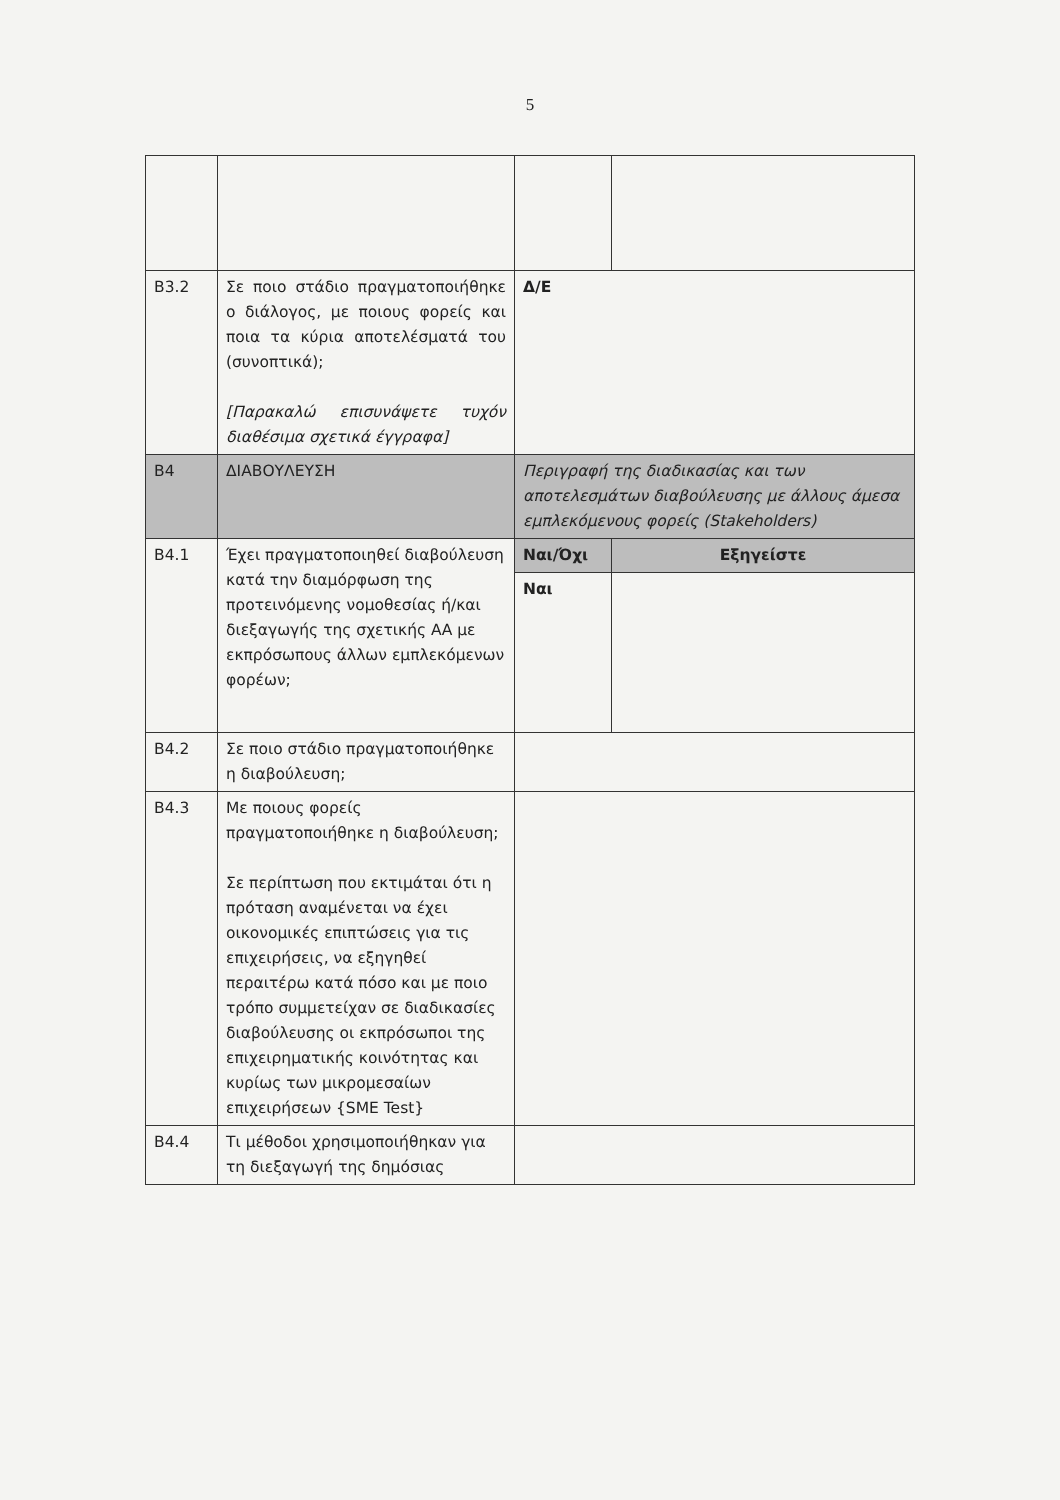5
| B3.2 | Σε ποιο στάδιο πραγματοποιήθηκε ο διάλογος, με ποιους φορείς και ποια τα κύρια αποτελέσματά του (συνοπτικά); [Παρακαλώ επισυνάψετε τυχόν διαθέσιμα σχετικά έγγραφα] | Δ/Ε | |
| B4 | ΔΙΑΒΟΥΛΕΥΣΗ | Περιγραφή της διαδικασίας και των αποτελεσμάτων διαβούλευσης με άλλους άμεσα εμπλεκόμενους φορείς (Stakeholders) | |
| B4.1 | Έχει πραγματοποιηθεί διαβούλευση κατά την διαμόρφωση της προτεινόμενης νομοθεσίας ή/και διεξαγωγής της σχετικής ΑΑ με εκπρόσωπους άλλων εμπλεκόμενων φορέων; | Ναι/Όχι | Εξηγείστε |
| | | Ναι | |
| B4.2 | Σε ποιο στάδιο πραγματοποιήθηκε η διαβούλευση; | | |
| B4.3 | Με ποιους φορείς πραγματοποιήθηκε η διαβούλευση; Σε περίπτωση που εκτιμάται ότι η πρόταση αναμένεται να έχει οικονομικές επιπτώσεις για τις επιχειρήσεις, να εξηγηθεί περαιτέρω κατά πόσο και με ποιο τρόπο συμμετείχαν σε διαδικασίες διαβούλευσης οι εκπρόσωποι της επιχειρηματικής κοινότητας και κυρίως των μικρομεσαίων επιχειρήσεων {SME Test} | | |
| B4.4 | Τι μέθοδοι χρησιμοποιήθηκαν για τη διεξαγωγή της δημόσιας | | |